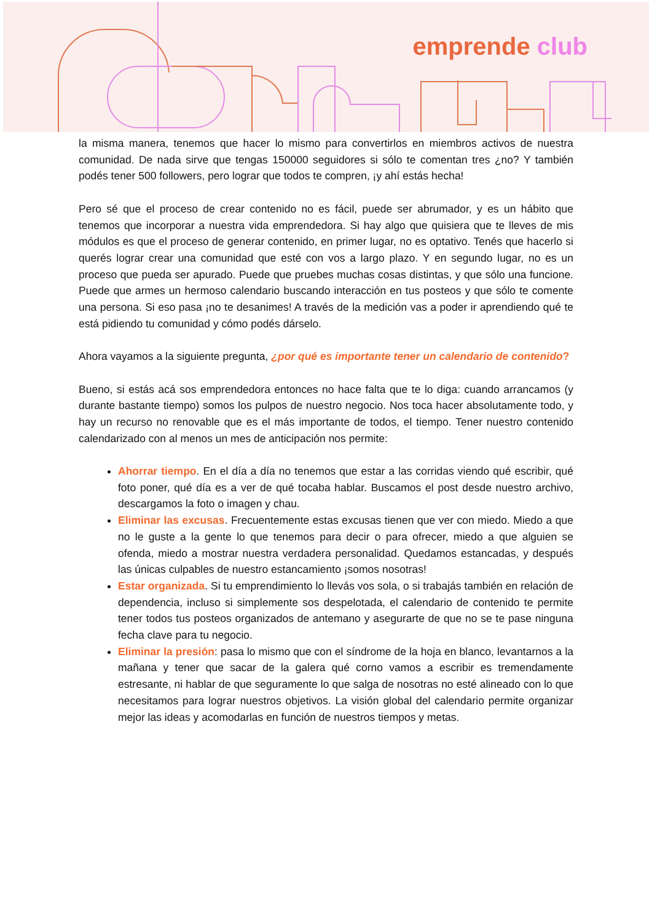emprende club
la misma manera, tenemos que hacer lo mismo para convertirlos en miembros activos de nuestra comunidad. De nada sirve que tengas 150000 seguidores si sólo te comentan tres ¿no? Y también podés tener 500 followers, pero lograr que todos te compren, ¡y ahí estás hecha!
Pero sé que el proceso de crear contenido no es fácil, puede ser abrumador, y es un hábito que tenemos que incorporar a nuestra vida emprendedora. Si hay algo que quisiera que te lleves de mis módulos es que el proceso de generar contenido, en primer lugar, no es optativo. Tenés que hacerlo si querés lograr crear una comunidad que esté con vos a largo plazo. Y en segundo lugar, no es un proceso que pueda ser apurado. Puede que pruebes muchas cosas distintas, y que sólo una funcione. Puede que armes un hermoso calendario buscando interacción en tus posteos y que sólo te comente una persona. Si eso pasa ¡no te desanimes! A través de la medición vas a poder ir aprendiendo qué te está pidiendo tu comunidad y cómo podés dárselo.
Ahora vayamos a la siguiente pregunta, ¿por qué es importante tener un calendario de contenido?
Bueno, si estás acá sos emprendedora entonces no hace falta que te lo diga: cuando arrancamos (y durante bastante tiempo) somos los pulpos de nuestro negocio. Nos toca hacer absolutamente todo, y hay un recurso no renovable que es el más importante de todos, el tiempo. Tener nuestro contenido calendarizado con al menos un mes de anticipación nos permite:
Ahorrar tiempo. En el día a día no tenemos que estar a las corridas viendo qué escribir, qué foto poner, qué día es a ver de qué tocaba hablar. Buscamos el post desde nuestro archivo, descargamos la foto o imagen y chau.
Eliminar las excusas. Frecuentemente estas excusas tienen que ver con miedo. Miedo a que no le guste a la gente lo que tenemos para decir o para ofrecer, miedo a que alguien se ofenda, miedo a mostrar nuestra verdadera personalidad. Quedamos estancadas, y después las únicas culpables de nuestro estancamiento ¡somos nosotras!
Estar organizada. Si tu emprendimiento lo llevás vos sola, o si trabajás también en relación de dependencia, incluso si simplemente sos despelotada, el calendario de contenido te permite tener todos tus posteos organizados de antemano y asegurarte de que no se te pase ninguna fecha clave para tu negocio.
Eliminar la presión: pasa lo mismo que con el síndrome de la hoja en blanco, levantarnos a la mañana y tener que sacar de la galera qué corno vamos a escribir es tremendamente estresante, ni hablar de que seguramente lo que salga de nosotras no esté alineado con lo que necesitamos para lograr nuestros objetivos. La visión global del calendario permite organizar mejor las ideas y acomodarlas en función de nuestros tiempos y metas.